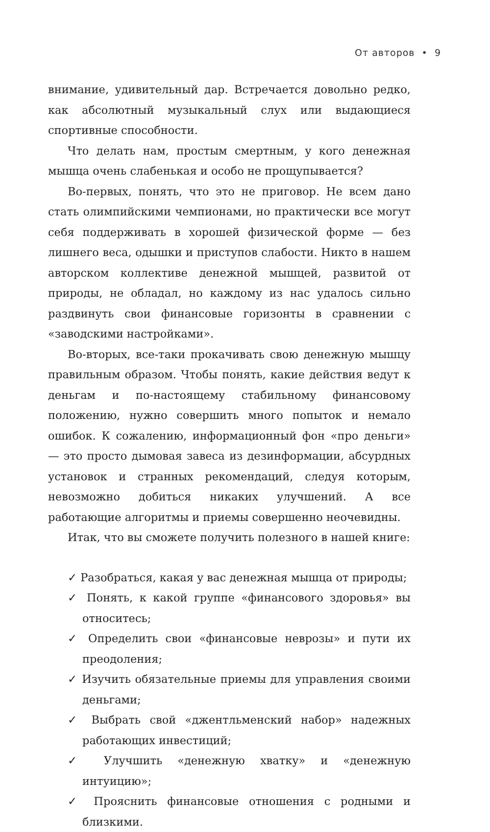От авторов • 9
внимание, удивительный дар. Встречается довольно редко, как абсолютный музыкальный слух или выдающиеся спортивные способности.
Что делать нам, простым смертным, у кого денежная мышца очень слабенькая и особо не прощупывается?
Во-первых, понять, что это не приговор. Не всем дано стать олимпийскими чемпионами, но практически все могут себя поддерживать в хорошей физической форме — без лишнего веса, одышки и приступов слабости. Никто в нашем авторском коллективе денежной мышцей, развитой от природы, не обладал, но каждому из нас удалось сильно раздвинуть свои финансовые горизонты в сравнении с «заводскими настройками».
Во-вторых, все-таки прокачивать свою денежную мышцу правильным образом. Чтобы понять, какие действия ведут к деньгам и по-настоящему стабильному финансовому положению, нужно совершить много попыток и немало ошибок. К сожалению, информационный фон «про деньги» — это просто дымовая завеса из дезинформации, абсурдных установок и странных рекомендаций, следуя которым, невозможно добиться никаких улучшений. А все работающие алгоритмы и приемы совершенно неочевидны.
Итак, что вы сможете получить полезного в нашей книге:
✓ Разобраться, какая у вас денежная мышца от природы;
✓ Понять, к какой группе «финансового здоровья» вы относитесь;
✓ Определить свои «финансовые неврозы» и пути их преодоления;
✓ Изучить обязательные приемы для управления своими деньгами;
✓ Выбрать свой «джентльменский набор» надежных работающих инвестиций;
✓ Улучшить «денежную хватку» и «денежную интуицию»;
✓ Прояснить финансовые отношения с родными и близкими.